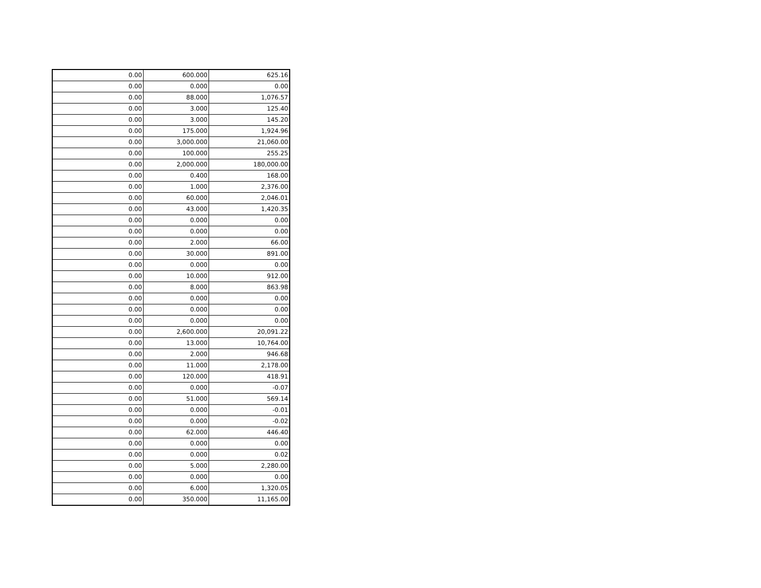| 0.00 | 600.000 | 625.16 |
| 0.00 | 0.000 | 0.00 |
| 0.00 | 88.000 | 1,076.57 |
| 0.00 | 3.000 | 125.40 |
| 0.00 | 3.000 | 145.20 |
| 0.00 | 175.000 | 1,924.96 |
| 0.00 | 3,000.000 | 21,060.00 |
| 0.00 | 100.000 | 255.25 |
| 0.00 | 2,000.000 | 180,000.00 |
| 0.00 | 0.400 | 168.00 |
| 0.00 | 1.000 | 2,376.00 |
| 0.00 | 60.000 | 2,046.01 |
| 0.00 | 43.000 | 1,420.35 |
| 0.00 | 0.000 | 0.00 |
| 0.00 | 0.000 | 0.00 |
| 0.00 | 2.000 | 66.00 |
| 0.00 | 30.000 | 891.00 |
| 0.00 | 0.000 | 0.00 |
| 0.00 | 10.000 | 912.00 |
| 0.00 | 8.000 | 863.98 |
| 0.00 | 0.000 | 0.00 |
| 0.00 | 0.000 | 0.00 |
| 0.00 | 0.000 | 0.00 |
| 0.00 | 2,600.000 | 20,091.22 |
| 0.00 | 13.000 | 10,764.00 |
| 0.00 | 2.000 | 946.68 |
| 0.00 | 11.000 | 2,178.00 |
| 0.00 | 120.000 | 418.91 |
| 0.00 | 0.000 | -0.07 |
| 0.00 | 51.000 | 569.14 |
| 0.00 | 0.000 | -0.01 |
| 0.00 | 0.000 | -0.02 |
| 0.00 | 62.000 | 446.40 |
| 0.00 | 0.000 | 0.00 |
| 0.00 | 0.000 | 0.02 |
| 0.00 | 5.000 | 2,280.00 |
| 0.00 | 0.000 | 0.00 |
| 0.00 | 6.000 | 1,320.05 |
| 0.00 | 350.000 | 11,165.00 |